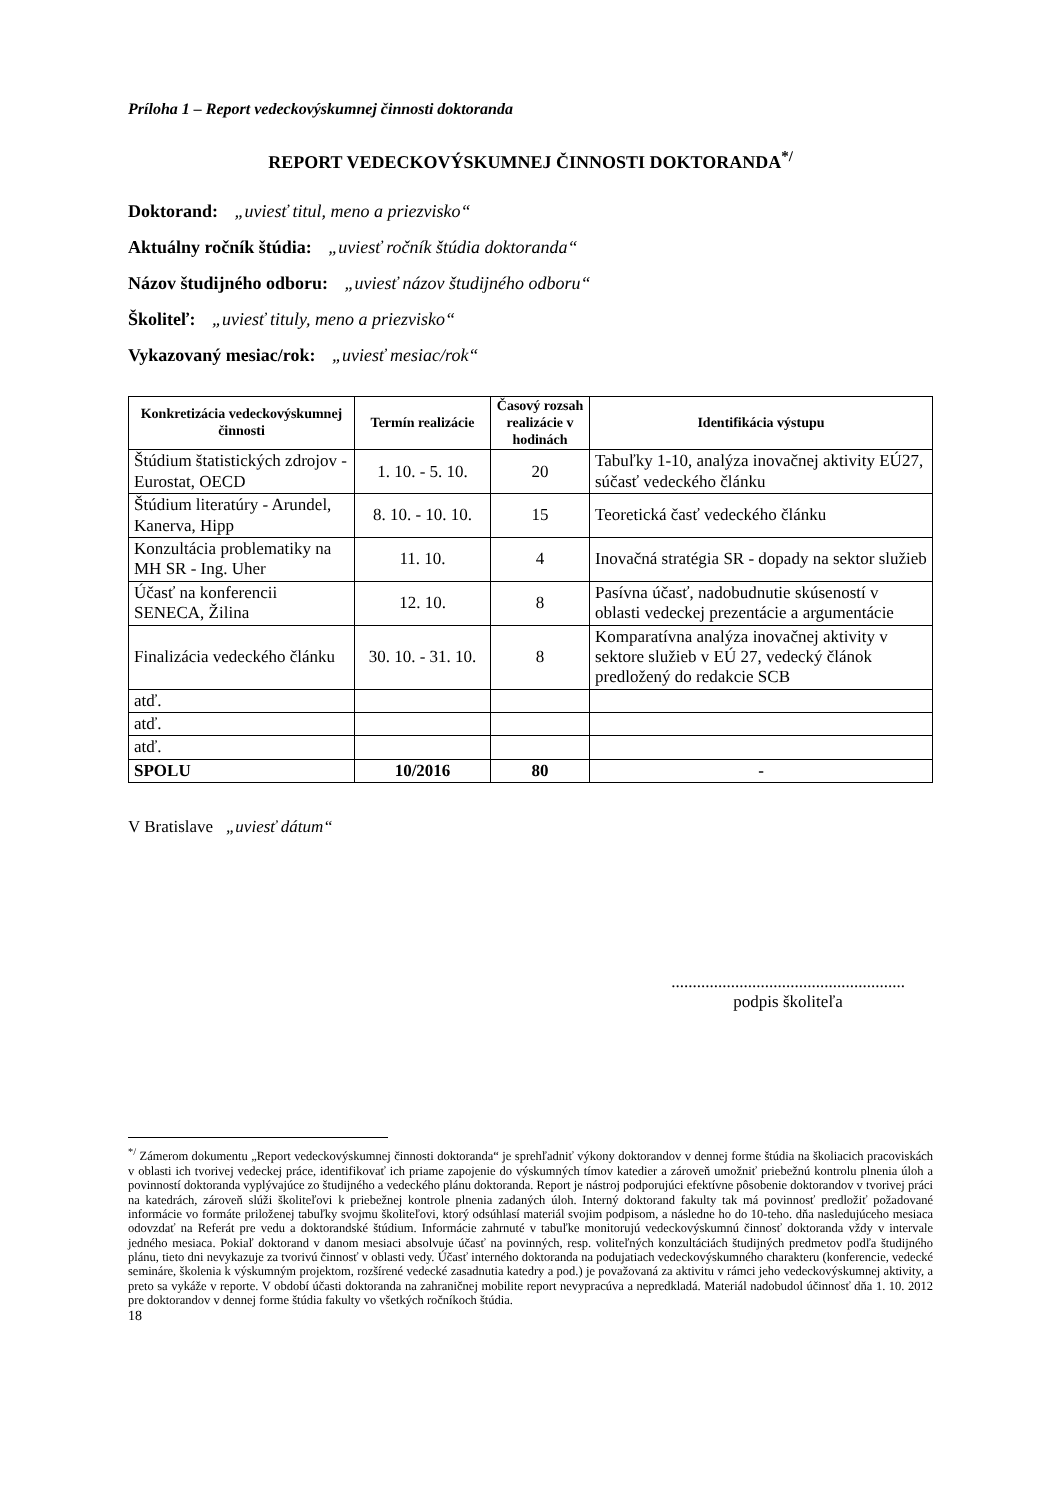Príloha 1 – Report vedeckovýskumnej činnosti doktoranda
REPORT VEDECKOVÝSKUMNEJ ČINNOSTI DOKTORANDA<sup>*/</sup>
Doktorand: „uviesť titul, meno a priezvisko“
Aktuálny ročník štúdia: „uviesť ročník štúdia doktoranda“
Názov študijného odboru: „uviesť názov študijného odboru“
Školiteľ: „uviesť tituly, meno a priezvisko“
Vykazovaný mesiac/rok: „uviesť mesiac/rok“
| Konkretizácia vedeckovýskumnej činnosti | Termín realizácie | Časový rozsah realizácie v hodinách | Identifikácia výstupu |
| --- | --- | --- | --- |
| Štúdium štatistických zdrojov - Eurostat, OECD | 1. 10. - 5. 10. | 20 | Tabuľky 1-10, analýza inovačnej aktivity EÚ27, súčasť vedeckého článku |
| Štúdium literatúry - Arundel, Kanerva, Hipp | 8. 10. - 10. 10. | 15 | Teoretická časť vedeckého článku |
| Konzultácia problematiky na MH SR - Ing. Uher | 11. 10. | 4 | Inovačná stratégia SR - dopady na sektor služieb |
| Účasť na konferencii SENECA, Žilina | 12. 10. | 8 | Pasívna účasť, nadobudnutie skúseností v oblasti vedeckej prezentácie a argumentácie |
| Finalizácia vedeckého článku | 30. 10. - 31. 10. | 8 | Komparatívna analýza inovačnej aktivity v sektore služieb v EÚ 27, vedecký článok predložený do redakcie SCB |
| atď. | | | |
| atď. | | | |
| atď. | | | |
| SPOLU | 10/2016 | 80 | - |
V Bratislave „uviesť dátum“
.......................................................
podpis školiteľa
<sup>*/</sup> Zámerom dokumentu „Report vedeckovýskumnej činnosti doktoranda“ je sprehľadniť výkony doktorandov v dennej forme štúdia na školiacich pracoviskách v oblasti ich tvorivej vedeckej práce, identifikovať ich priame zapojenie do výskumných tímov katedier a zároveň umožniť priebežnú kontrolu plnenia úloh a povinností doktoranda vyplývajúce zo študijného a vedeckého plánu doktoranda. Report je nástroj podporujúci efektívne pôsobenie doktorandov v tvorivej práci na katedrách, zároveň slúži školiteľovi k priebežnej kontrole plnenia zadaných úloh. Interný doktorand fakulty tak má povinnosť predložiť požadované informácie vo formáte priloženej tabuľky svojmu školiteľovi, ktorý odsúhlasí materiál svojim podpisom, a následne ho do 10-teho. dňa nasledujúceho mesiaca odovzdať na Referát pre vedu a doktorandské štúdium. Informácie zahrnuté v tabuľke monitorujú vedeckovýskumnú činnosť doktoranda vždy v intervale jedného mesiaca. Pokiaľ doktorand v danom mesiaci absolvuje účasť na povinných, resp. voliteľných konzultáciách študijných predmetov podľa študijného plánu, tieto dni nevykazuje za tvorivú činnosť v oblasti vedy. Účasť interného doktoranda na podujatiach vedeckovýskumného charakteru (konferencie, vedecké semináre, školenia k výskumným projektom, rozšírené vedecké zasadnutia katedry a pod.) je považovaná za aktivitu v rámci jeho vedeckovýskumnej aktivity, a preto sa vykáže v reporte. V období účasti doktoranda na zahraničnej mobilite report nevypracúva a nepredkladá. Materiál nadobudol účinnosť dňa 1. 10. 2012 pre doktorandov v dennej forme štúdia fakulty vo všetkých ročníkoch štúdia.
18